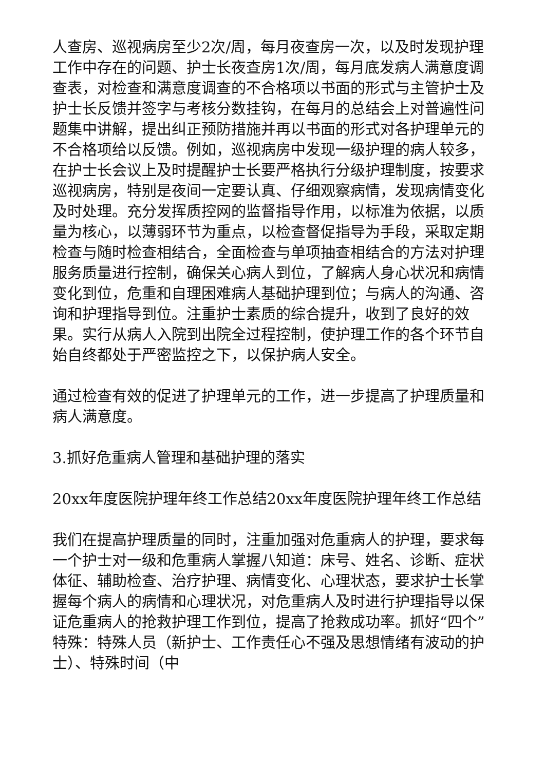人查房、巡视病房至少2次/周，每月夜查房一次，以及时发现护理工作中存在的问题、护士长夜查房1次/周，每月底发病人满意度调查表，对检查和满意度调查的不合格项以书面的形式与主管护士及护士长反馈并签字与考核分数挂钩，在每月的总结会上对普遍性问题集中讲解，提出纠正预防措施并再以书面的形式对各护理单元的不合格项给以反馈。例如，巡视病房中发现一级护理的病人较多，在护士长会议上及时提醒护士长要严格执行分级护理制度，按要求巡视病房，特别是夜间一定要认真、仔细观察病情，发现病情变化及时处理。充分发挥质控网的监督指导作用，以标准为依据，以质量为核心，以薄弱环节为重点，以检查督促指导为手段，采取定期检查与随时检查相结合，全面检查与单项抽查相结合的方法对护理服务质量进行控制，确保关心病人到位，了解病人身心状况和病情变化到位，危重和自理困难病人基础护理到位；与病人的沟通、咨询和护理指导到位。注重护士素质的综合提升，收到了良好的效果。实行从病人入院到出院全过程控制，使护理工作的各个环节自始自终都处于严密监控之下，以保护病人安全。
通过检查有效的促进了护理单元的工作，进一步提高了护理质量和病人满意度。
3.抓好危重病人管理和基础护理的落实
20xx年度医院护理年终工作总结20xx年度医院护理年终工作总结
我们在提高护理质量的同时，注重加强对危重病人的护理，要求每一个护士对一级和危重病人掌握八知道：床号、姓名、诊断、症状体征、辅助检查、治疗护理、病情变化、心理状态，要求护士长掌握每个病人的病情和心理状况，对危重病人及时进行护理指导以保证危重病人的抢救护理工作到位，提高了抢救成功率。抓好“四个”特殊：特殊人员（新护士、工作责任心不强及思想情绪有波动的护士）、特殊时间（中